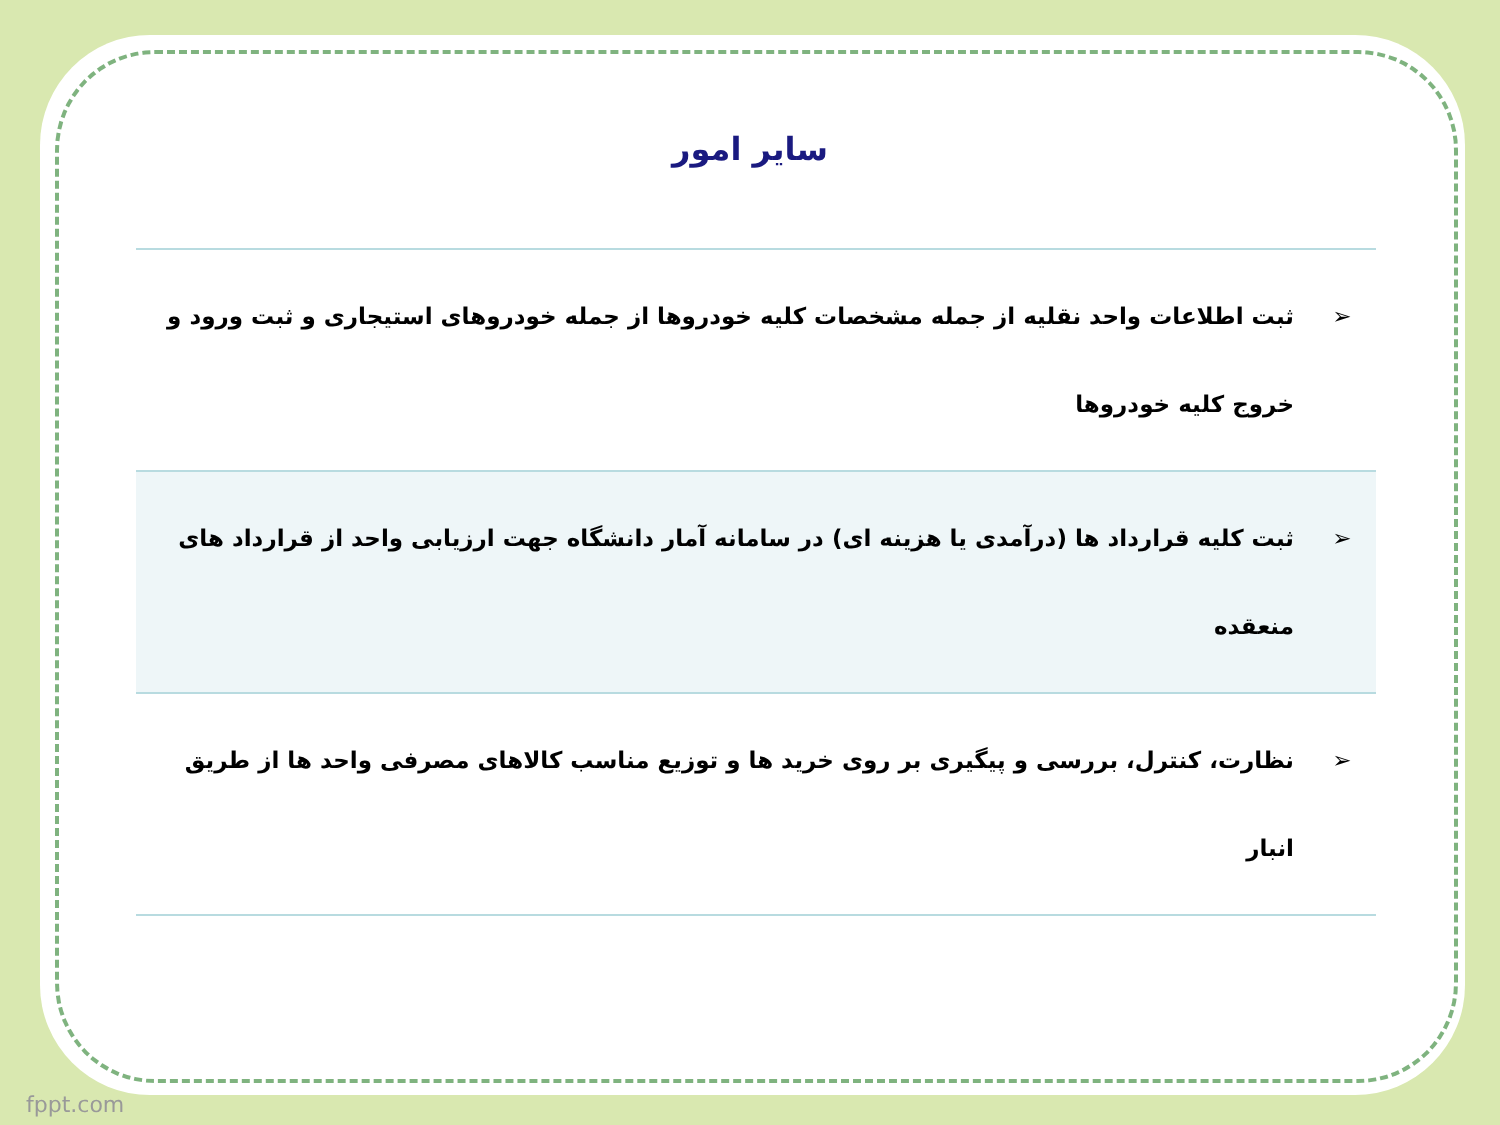سایر امور
| ➢ | ثبت اطلاعات واحد نقلیه از جمله مشخصات کلیه خودروها از جمله خودروهای استیجاری و ثبت ورود و خروج کلیه خودروها |
| ➢ | ثبت کلیه قرارداد ها (درآمدی یا هزینه ای) در سامانه آمار دانشگاه جهت ارزیابی واحد از قرارداد های منعقده |
| ➢ | نظارت، کنترل، بررسی و پیگیری بر روی خرید ها و توزیع مناسب کالاهای مصرفی واحد ها از طریق انبار |
fppt.com